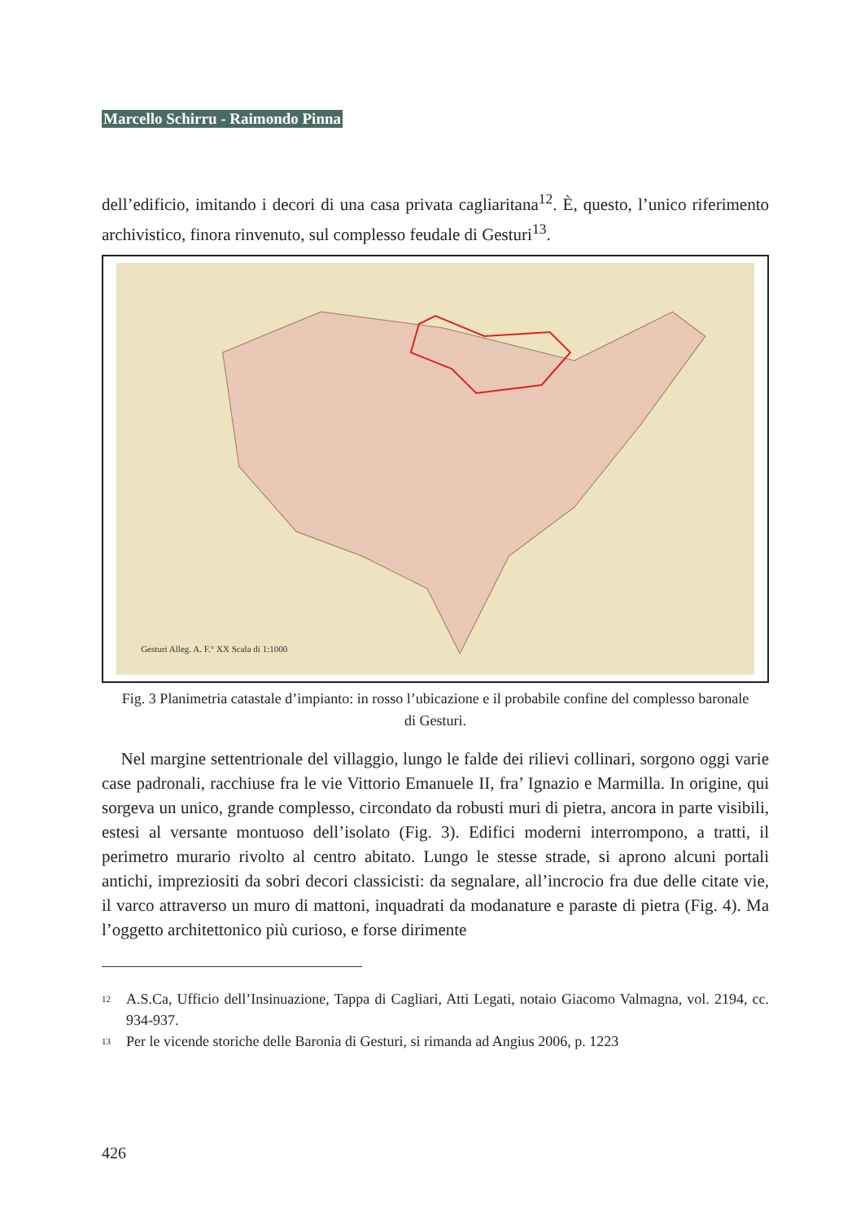Marcello Schirru - Raimondo Pinna
dell’edificio, imitando i decori di una casa privata cagliaritana<sup>12</sup>. È, questo, l’unico riferimento archivistico, finora rinvenuto, sul complesso feudale di Gesturi<sup>13</sup>.
Gesturi Alleg. A. F.° XX Scala di 1:1000
Fig. 3 Planimetria catastale d’impianto: in rosso l’ubicazione e il probabile confine del complesso baronale di Gesturi.
Nel margine settentrionale del villaggio, lungo le falde dei rilievi collinari, sorgono oggi varie case padronali, racchiuse fra le vie Vittorio Emanuele II, fra’ Ignazio e Marmilla. In origine, qui sorgeva un unico, grande complesso, circondato da robusti muri di pietra, ancora in parte visibili, estesi al versante montuoso dell’isolato (Fig. 3). Edifici moderni interrompono, a tratti, il perimetro murario rivolto al centro abitato. Lungo le stesse strade, si aprono alcuni portali antichi, impreziositi da sobri decori classicisti: da segnalare, all’incrocio fra due delle citate vie, il varco attraverso un muro di mattoni, inquadrati da modanature e paraste di pietra (Fig. 4). Ma l’oggetto architettonico più curioso, e forse dirimente
<sup>12</sup> A.S.Ca, Ufficio dell’Insinuazione, Tappa di Cagliari, Atti Legati, notaio Giacomo Valmagna, vol. 2194, cc. 934-937.
<sup>13</sup> Per le vicende storiche delle Baronia di Gesturi, si rimanda ad Angius 2006, p. 1223
426